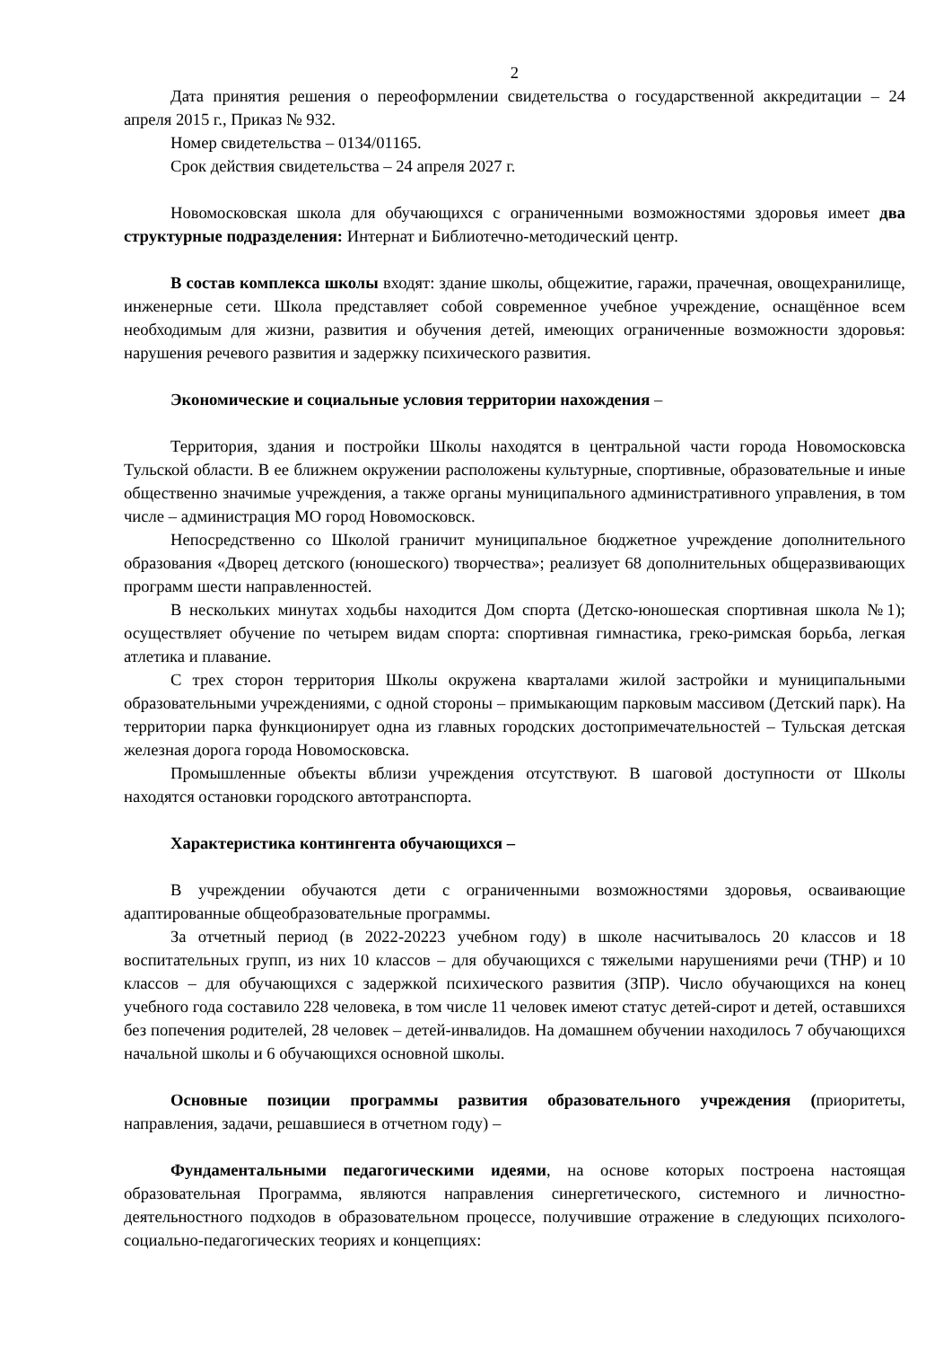2
Дата принятия решения о переоформлении свидетельства о государственной аккредитации – 24 апреля 2015 г., Приказ № 932.
Номер свидетельства – 0134/01165.
Срок действия свидетельства – 24 апреля 2027 г.
Новомосковская школа для обучающихся с ограниченными возможностями здоровья имеет два структурные подразделения: Интернат и Библиотечно-методический центр.
В состав комплекса школы входят: здание школы, общежитие, гаражи, прачечная, овощехранилище, инженерные сети. Школа представляет собой современное учебное учреждение, оснащённое всем необходимым для жизни, развития и обучения детей, имеющих ограниченные возможности здоровья: нарушения речевого развития и задержку психического развития.
Экономические и социальные условия территории нахождения –
Территория, здания и постройки Школы находятся в центральной части города Новомосковска Тульской области. В ее ближнем окружении расположены культурные, спортивные, образовательные и иные общественно значимые учреждения, а также органы муниципального административного управления, в том числе – администрация МО город Новомосковск.
Непосредственно со Школой граничит муниципальное бюджетное учреждение дополнительного образования «Дворец детского (юношеского) творчества»; реализует 68 дополнительных общеразвивающих программ шести направленностей.
В нескольких минутах ходьбы находится Дом спорта (Детско-юношеская спортивная школа №1); осуществляет обучение по четырем видам спорта: спортивная гимнастика, греко-римская борьба, легкая атлетика и плавание.
С трех сторон территория Школы окружена кварталами жилой застройки и муниципальными образовательными учреждениями, с одной стороны – примыкающим парковым массивом (Детский парк). На территории парка функционирует одна из главных городских достопримечательностей – Тульская детская железная дорога города Новомосковска.
Промышленные объекты вблизи учреждения отсутствуют. В шаговой доступности от Школы находятся остановки городского автотранспорта.
Характеристика контингента обучающихся –
В учреждении обучаются дети с ограниченными возможностями здоровья, осваивающие адаптированные общеобразовательные программы.
За отчетный период (в 2022-20223 учебном году) в школе насчитывалось 20 классов и 18 воспитательных групп, из них 10 классов – для обучающихся с тяжелыми нарушениями речи (ТНР) и 10 классов – для обучающихся с задержкой психического развития (ЗПР). Число обучающихся на конец учебного года составило 228 человека, в том числе 11 человек имеют статус детей-сирот и детей, оставшихся без попечения родителей, 28 человек – детей-инвалидов. На домашнем обучении находилось 7 обучающихся начальной школы и 6 обучающихся основной школы.
Основные позиции программы развития образовательного учреждения (приоритеты, направления, задачи, решавшиеся в отчетном году) –
Фундаментальными педагогическими идеями, на основе которых построена настоящая образовательная Программа, являются направления синергетического, системного и личностно-деятельностного подходов в образовательном процессе, получившие отражение в следующих психолого-социально-педагогических теориях и концепциях: